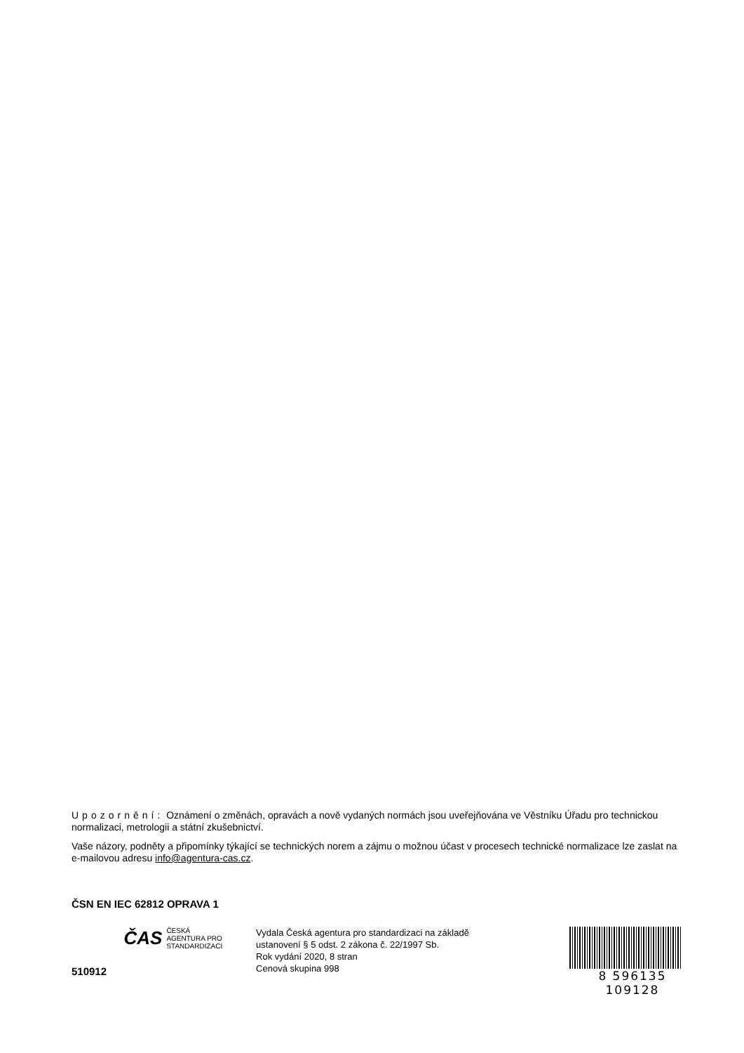Upozornění: Oznámení o změnách, opravách a nově vydaných normách jsou uveřejňována ve Věstníku Úřadu pro technickou normalizaci, metrologii a státní zkušebnictví.
Vaše názory, podněty a připomínky týkající se technických norem a zájmu o možnou účast v procesech technické normalizace lze zaslat na e-mailovou adresu info@agentura-cas.cz.
ČSN EN IEC 62812 OPRAVA 1
510912
ČAS ČESKÁ
AGENTURA PRO
STANDARDIZACI
Vydala Česká agentura pro standardizaci na základě
ustanovení § 5 odst. 2 zákona č. 22/1997 Sb.
Rok vydání 2020, 8 stran
Cenová skupina 998
8 596135 109128